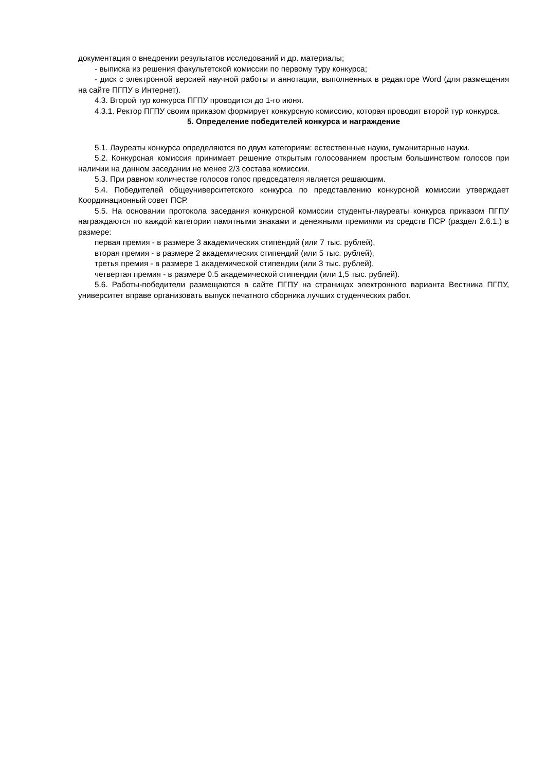документация о внедрении результатов исследований и др. материалы;
- выписка из решения факультетской комиссии по первому туру конкурса;
- диск с электронной версией научной работы и аннотации, выполненных в редакторе Word (для размещения на сайте ПГПУ в Интернет).
4.3. Второй тур конкурса ПГПУ проводится до 1-го июня.
4.3.1. Ректор ПГПУ своим приказом формирует конкурсную комиссию, которая проводит второй тур конкурса.
5. Определение победителей конкурса и награждение
5.1. Лауреаты конкурса определяются по двум категориям: естественные науки, гуманитарные науки.
5.2. Конкурсная комиссия принимает решение открытым голосованием простым большинством голосов при наличии на данном заседании не менее 2/3 состава комиссии.
5.3. При равном количестве голосов голос председателя является решающим.
5.4. Победителей общеуниверситетского конкурса по представлению конкурсной комиссии утверждает Координационный совет ПСР.
5.5. На основании протокола заседания конкурсной комиссии студенты-лауреаты конкурса приказом ПГПУ награждаются по каждой категории памятными знаками и денежными премиями из средств ПСР (раздел 2.6.1.) в размере:
первая премия - в размере 3 академических стипендий (или 7 тыс. рублей),
вторая премия - в размере 2 академических стипендий (или 5 тыс. рублей),
третья премия - в размере 1 академической стипендии (или 3 тыс. рублей),
четвертая премия - в размере 0.5 академической стипендии (или 1,5 тыс. рублей).
5.6. Работы-победители размещаются в сайте ПГПУ на страницах электронного варианта Вестника ПГПУ, университет вправе организовать выпуск печатного сборника лучших студенческих работ.